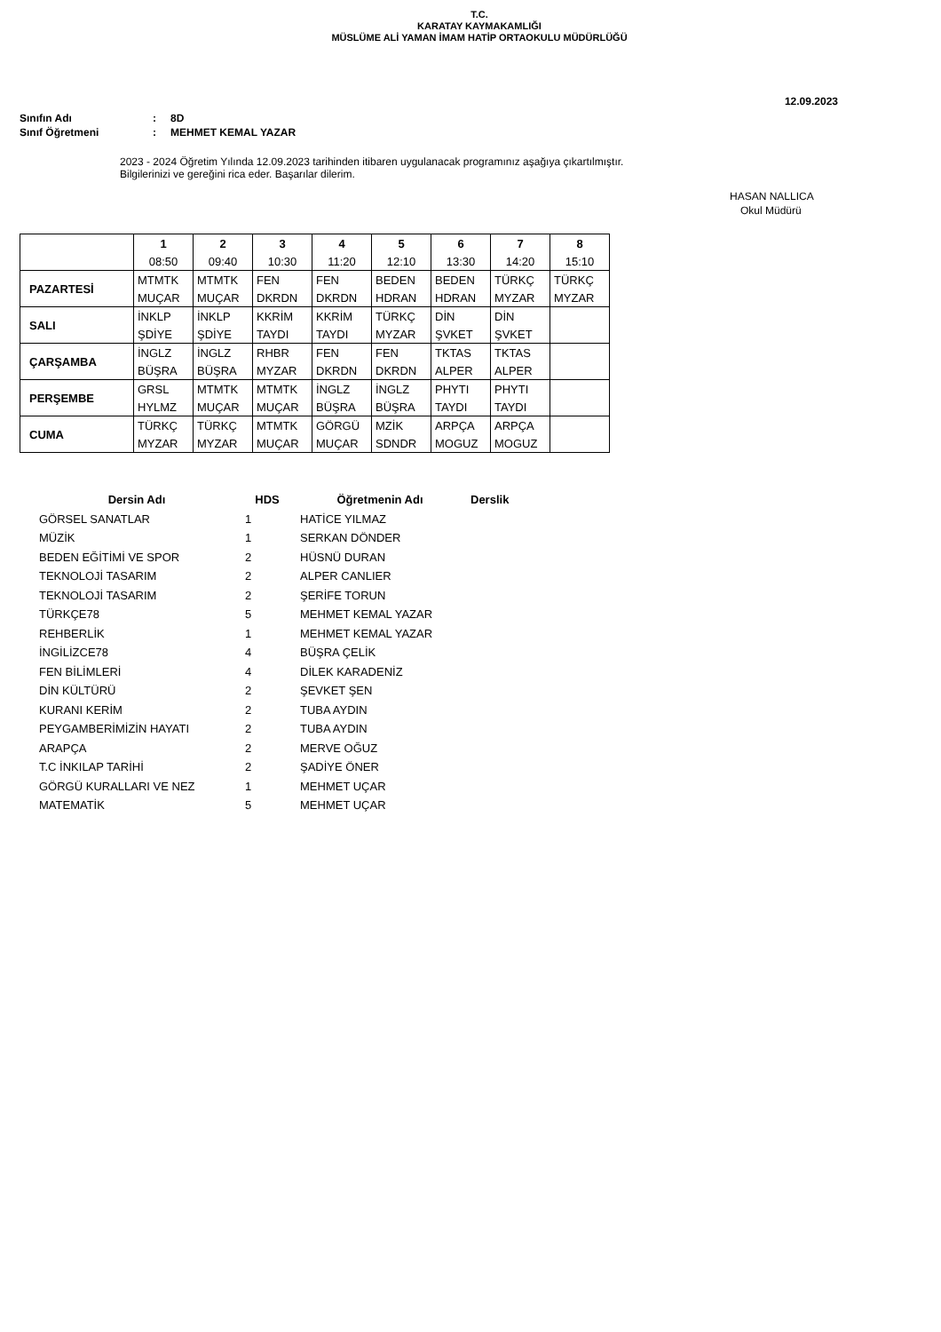T.C.
KARATAY KAYMAKAMLIĞI
MÜSLÜME ALİ YAMAN İMAM HATİP ORTAOKULU MÜDÜRLÜĞÜ
12.09.2023
Sınıfın Adı: 8D
Sınıf Öğretmeni: MEHMET KEMAL YAZAR
2023 - 2024 Öğretim Yılında 12.09.2023 tarihinden itibaren uygulanacak programınız aşağıya çıkartılmıştır.
Bilgilerinizi ve gereğini rica eder. Başarılar dilerim.
HASAN NALLICA
Okul Müdürü
| | 1 | 2 | 3 | 4 | 5 | 6 | 7 | 8 |
| | 08:50 | 09:40 | 10:30 | 11:20 | 12:10 | 13:30 | 14:20 | 15:10 |
| PAZARTESİ | MTMTK | MTMTK | FEN | FEN | BEDEN | BEDEN | TÜRKÇ | TÜRKÇ |
| | MUÇAR | MUÇAR | DKRDN | DKRDN | HDRAN | HDRAN | MYZAR | MYZAR |
| SALI | İNKLP | İNKLP | KKRİM | KKRİM | TÜRKÇ | DİN | DİN | |
| | ŞDİYE | ŞDİYE | TAYDI | TAYDI | MYZAR | ŞVKET | ŞVKET | |
| ÇARŞAMBA | İNGLZ | İNGLZ | RHBR | FEN | FEN | TKTAS | TKTAS | |
| | BÜŞRA | BÜŞRA | MYZAR | DKRDN | DKRDN | ALPER | ALPER | |
| PERŞEMBE | GRSL | MTMTK | MTMTK | İNGLZ | İNGLZ | PHYTI | PHYTI | |
| | HYLMZ | MUÇAR | MUÇAR | BÜŞRA | BÜŞRA | TAYDI | TAYDI | |
| CUMA | TÜRKÇ | TÜRKÇ | MTMTK | GÖRGÜ | MZİK | ARPÇA | ARPÇA | |
| | MYZAR | MYZAR | MUÇAR | MUÇAR | SDNDR | MOGUZ | MOGUZ | |
| Dersin Adı | HDS | Öğretmenin Adı | Derslik |
| --- | --- | --- | --- |
| GÖRSEL SANATLAR | 1 | HATİCE YILMAZ | |
| MÜZİK | 1 | SERKAN DÖNDER | |
| BEDEN EĞİTİMİ VE SPOR | 2 | HÜSNÜ DURAN | |
| TEKNOLOJİ TASARIM | 2 | ALPER CANLIER | |
| TEKNOLOJİ TASARIM | 2 | ŞERİFE TORUN | |
| TÜRKÇE78 | 5 | MEHMET KEMAL YAZAR | |
| REHBERLİK | 1 | MEHMET KEMAL YAZAR | |
| İNGİLİZCE78 | 4 | BÜŞRA ÇELİK | |
| FEN BİLİMLERİ | 4 | DİLEK KARADENİZ | |
| DİN KÜLTÜRÜ | 2 | ŞEVKET ŞEN | |
| KURANI KERİM | 2 | TUBA AYDIN | |
| PEYGAMBERİMİZİN HAYATI | 2 | TUBA AYDIN | |
| ARAPÇA | 2 | MERVE OĞUZ | |
| T.C İNKILAP TARİHİ | 2 | ŞADİYE ÖNER | |
| GÖRGÜ KURALLARI VE NEZ | 1 | MEHMET UÇAR | |
| MATEMATİK | 5 | MEHMET UÇAR | |